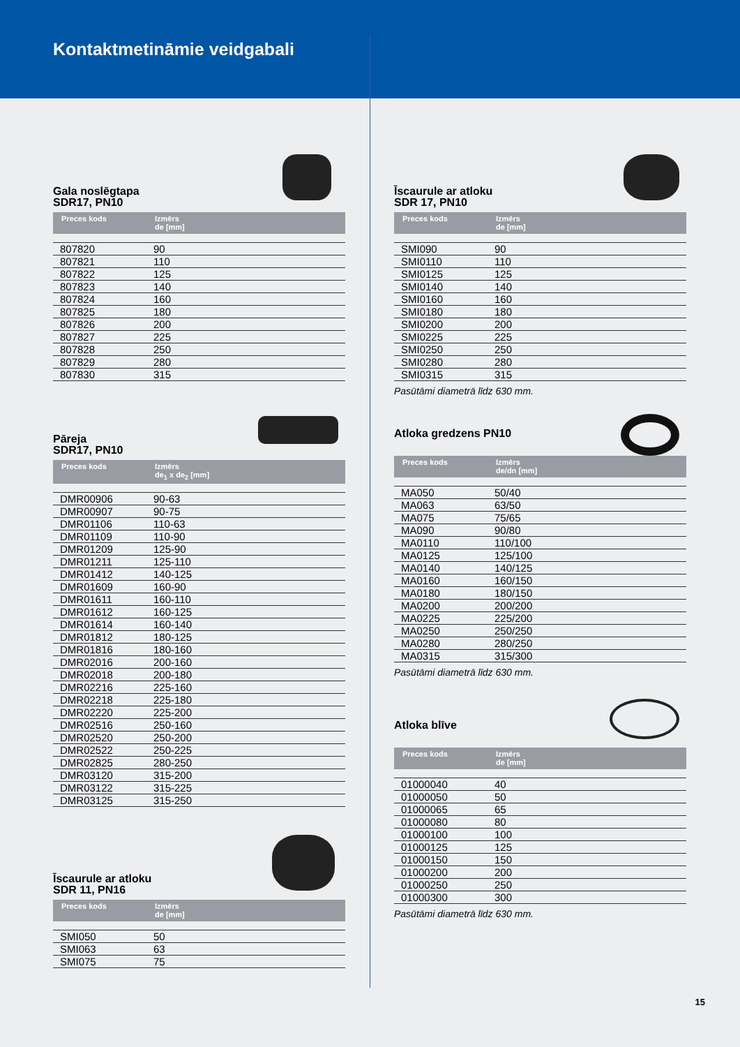Kontaktmetināmie veidgabali
Gala noslēgtapa
SDR17, PN10
| Preces kods | Izmērs de [mm] |
| --- | --- |
| 807820 | 90 |
| 807821 | 110 |
| 807822 | 125 |
| 807823 | 140 |
| 807824 | 160 |
| 807825 | 180 |
| 807826 | 200 |
| 807827 | 225 |
| 807828 | 250 |
| 807829 | 280 |
| 807830 | 315 |
Pāreja
SDR17, PN10
| Preces kods | Izmērs de<sub>1</sub> x de<sub>2</sub> [mm] |
| --- | --- |
| DMR00906 | 90-63 |
| DMR00907 | 90-75 |
| DMR01106 | 110-63 |
| DMR01109 | 110-90 |
| DMR01209 | 125-90 |
| DMR01211 | 125-110 |
| DMR01412 | 140-125 |
| DMR01609 | 160-90 |
| DMR01611 | 160-110 |
| DMR01612 | 160-125 |
| DMR01614 | 160-140 |
| DMR01812 | 180-125 |
| DMR01816 | 180-160 |
| DMR02016 | 200-160 |
| DMR02018 | 200-180 |
| DMR02216 | 225-160 |
| DMR02218 | 225-180 |
| DMR02220 | 225-200 |
| DMR02516 | 250-160 |
| DMR02520 | 250-200 |
| DMR02522 | 250-225 |
| DMR02825 | 280-250 |
| DMR03120 | 315-200 |
| DMR03122 | 315-225 |
| DMR03125 | 315-250 |
Īscaurule ar atloku
SDR 11, PN16
| Preces kods | Izmērs de [mm] |
| --- | --- |
| SMI050 | 50 |
| SMI063 | 63 |
| SMI075 | 75 |
Īscaurule ar atloku
SDR 17, PN10
| Preces kods | Izmērs de [mm] |
| --- | --- |
| SMI090 | 90 |
| SMI0110 | 110 |
| SMI0125 | 125 |
| SMI0140 | 140 |
| SMI0160 | 160 |
| SMI0180 | 180 |
| SMI0200 | 200 |
| SMI0225 | 225 |
| SMI0250 | 250 |
| SMI0280 | 280 |
| SMI0315 | 315 |
Pasūtāmi diametrā līdz 630 mm.
Atloka gredzens PN10
| Preces kods | Izmērs de/dn [mm] |
| --- | --- |
| MA050 | 50/40 |
| MA063 | 63/50 |
| MA075 | 75/65 |
| MA090 | 90/80 |
| MA0110 | 110/100 |
| MA0125 | 125/100 |
| MA0140 | 140/125 |
| MA0160 | 160/150 |
| MA0180 | 180/150 |
| MA0200 | 200/200 |
| MA0225 | 225/200 |
| MA0250 | 250/250 |
| MA0280 | 280/250 |
| MA0315 | 315/300 |
Pasūtāmi diametrā līdz 630 mm.
Atloka blīve
| Preces kods | Izmērs de [mm] |
| --- | --- |
| 01000040 | 40 |
| 01000050 | 50 |
| 01000065 | 65 |
| 01000080 | 80 |
| 01000100 | 100 |
| 01000125 | 125 |
| 01000150 | 150 |
| 01000200 | 200 |
| 01000250 | 250 |
| 01000300 | 300 |
Pasūtāmi diametrā līdz 630 mm.
15